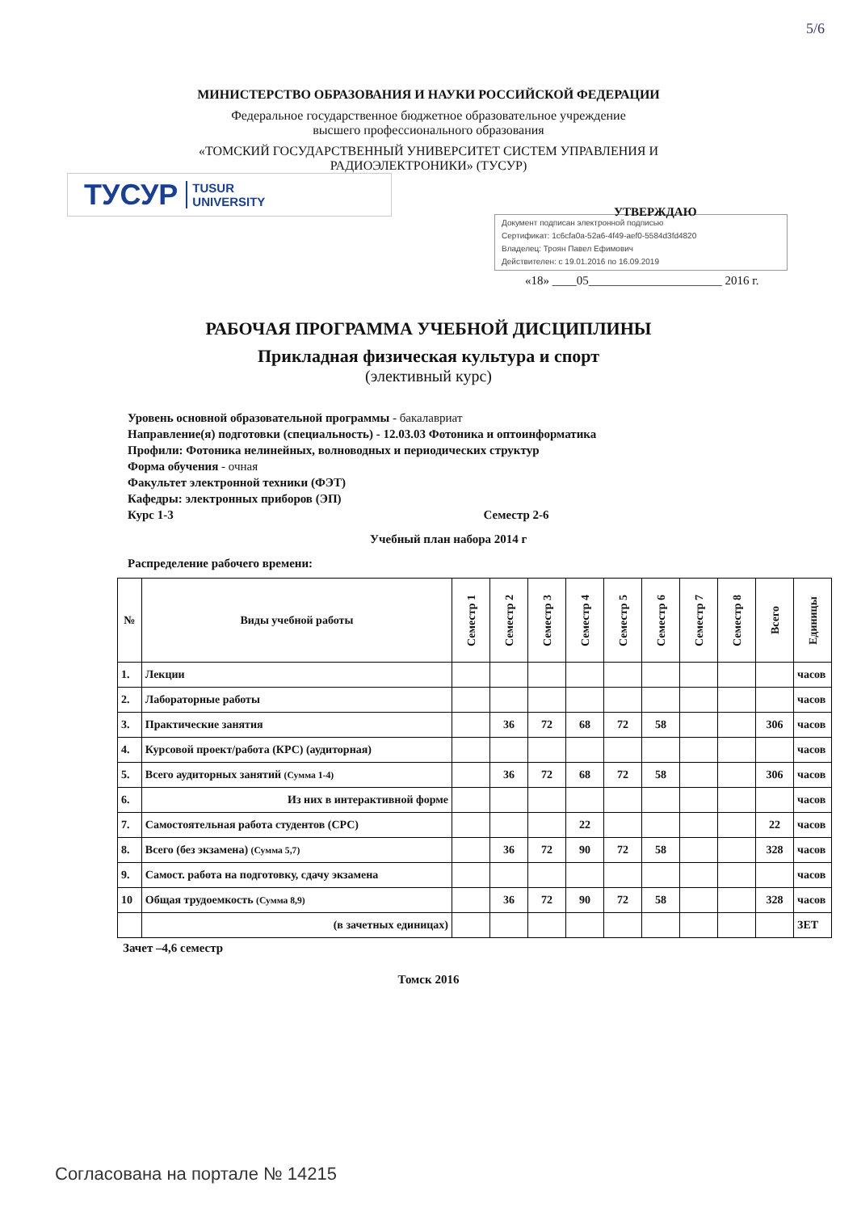5/6
МИНИСТЕРСТВО ОБРАЗОВАНИЯ И НАУКИ РОССИЙСКОЙ ФЕДЕРАЦИИ
Федеральное государственное бюджетное образовательное учреждение
высшего профессионального образования
«ТОМСКИЙ ГОСУДАРСТВЕННЫЙ УНИВЕРСИТЕТ СИСТЕМ УПРАВЛЕНИЯ И
РАДИОЭЛЕКТРОНИКИ» (ТУСУР)
ТУСУР TUSUR
UNIVERSITY
УТВЕРЖДАЮ
Документ подписан электронной подписью
Сертификат: 1c6cfa0a-52a6-4f49-aef0-5584d3fd4820
Владелец: Троян Павел Ефимович
Действителен: с 19.01.2016 по 16.09.2019
«18» ____05______________________ 2016 г.
РАБОЧАЯ ПРОГРАММА УЧЕБНОЙ ДИСЦИПЛИНЫ
Прикладная физическая культура и спорт
(элективный курс)
Уровень основной образовательной программы - бакалавриат
Направление(я) подготовки (специальность) - 12.03.03 Фотоника и оптоинформатика
Профили: Фотоника нелинейных, волноводных и периодических структур
Форма обучения - очная
Факультет электронной техники (ФЭТ)
Кафедры: электронных приборов (ЭП)
Курс 1-3 Семестр 2-6
Учебный план набора 2014 г
Распределение рабочего времени:
| № | Виды учебной работы | Семестр 1 | Семестр 2 | Семестр 3 | Семестр 4 | Семестр 5 | Семестр 6 | Семестр 7 | Семестр 8 | Всего | Единицы |
| --- | --- | --- | --- | --- | --- | --- | --- | --- | --- | --- | --- |
| 1. | Лекции | | | | | | | | | | часов |
| 2. | Лабораторные работы | | | | | | | | | | часов |
| 3. | Практические занятия | | 36 | 72 | 68 | 72 | 58 | | | 306 | часов |
| 4. | Курсовой проект/работа (КРС) (аудиторная) | | | | | | | | | | часов |
| 5. | Всего аудиторных занятий (Сумма 1-4) | | 36 | 72 | 68 | 72 | 58 | | | 306 | часов |
| 6. | Из них в интерактивной форме | | | | | | | | | | часов |
| 7. | Самостоятельная работа студентов (СРС) | | | | 22 | | | | | 22 | часов |
| 8. | Всего (без экзамена) (Сумма 5,7) | | 36 | 72 | 90 | 72 | 58 | | | 328 | часов |
| 9. | Самост. работа на подготовку, сдачу экзамена | | | | | | | | | | часов |
| 10 | Общая трудоемкость (Сумма 8,9) | | 36 | 72 | 90 | 72 | 58 | | | 328 | часов |
| | (в зачетных единицах) | | | | | | | | | | ЗЕТ |
Зачет –4,6 семестр
Томск 2016
Согласована на портале № 14215